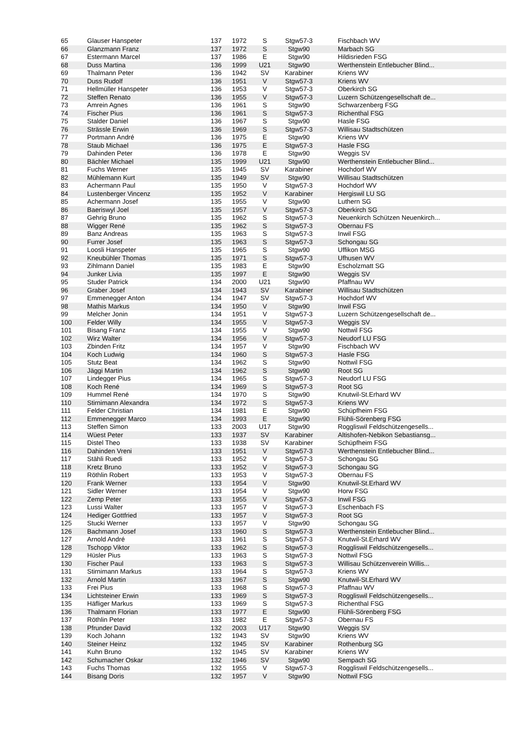| 65 | Glauser Hanspeter | 137 | 1972 | S | Stgw57-3 | Fischbach WV |
| 66 | Glanzmann Franz | 137 | 1972 | S | Stgw90 | Marbach SG |
| 67 | Estermann Marcel | 137 | 1986 | E | Stgw90 | Hildisrieden FSG |
| 68 | Duss Martina | 136 | 1999 | U21 | Stgw90 | Werthenstein Entlebucher Blind... |
| 69 | Thalmann Peter | 136 | 1942 | SV | Karabiner | Kriens WV |
| 70 | Duss Rudolf | 136 | 1951 | V | Stgw57-3 | Kriens WV |
| 71 | Hellmüller Hanspeter | 136 | 1953 | V | Stgw57-3 | Oberkirch SG |
| 72 | Steffen Renato | 136 | 1955 | V | Stgw57-3 | Luzern Schützengesellschaft de... |
| 73 | Amrein Agnes | 136 | 1961 | S | Stgw90 | Schwarzenberg FSG |
| 74 | Fischer Pius | 136 | 1961 | S | Stgw57-3 | Richenthal FSG |
| 75 | Stalder Daniel | 136 | 1967 | S | Stgw90 | Hasle FSG |
| 76 | Strässle Erwin | 136 | 1969 | S | Stgw57-3 | Willisau Stadtschützen |
| 77 | Portmann André | 136 | 1975 | E | Stgw90 | Kriens WV |
| 78 | Staub Michael | 136 | 1975 | E | Stgw57-3 | Hasle FSG |
| 79 | Dahinden Peter | 136 | 1978 | E | Stgw90 | Weggis SV |
| 80 | Bächler Michael | 135 | 1999 | U21 | Stgw90 | Werthenstein Entlebucher Blind... |
| 81 | Fuchs Werner | 135 | 1945 | SV | Karabiner | Hochdorf WV |
| 82 | Mühlemann Kurt | 135 | 1949 | SV | Stgw90 | Willisau Stadtschützen |
| 83 | Achermann Paul | 135 | 1950 | V | Stgw57-3 | Hochdorf WV |
| 84 | Lustenberger Vincenz | 135 | 1952 | V | Karabiner | Hergiswil LU SG |
| 85 | Achermann Josef | 135 | 1955 | V | Stgw90 | Luthern SG |
| 86 | Baeriswyl Joel | 135 | 1957 | V | Stgw57-3 | Oberkirch SG |
| 87 | Gehrig Bruno | 135 | 1962 | S | Stgw57-3 | Neuenkirch Schützen Neuenkirch... |
| 88 | Wigger René | 135 | 1962 | S | Stgw57-3 | Obernau FS |
| 89 | Banz Andreas | 135 | 1963 | S | Stgw57-3 | Inwil FSG |
| 90 | Furrer Josef | 135 | 1963 | S | Stgw57-3 | Schongau SG |
| 91 | Loosli Hanspeter | 135 | 1965 | S | Stgw90 | Uffikon MSG |
| 92 | Kneubühler Thomas | 135 | 1971 | S | Stgw57-3 | Ufhusen WV |
| 93 | Zihlmann Daniel | 135 | 1983 | E | Stgw90 | Escholzmatt SG |
| 94 | Junker Livia | 135 | 1997 | E | Stgw90 | Weggis SV |
| 95 | Studer Patrick | 134 | 2000 | U21 | Stgw90 | Pfaffnau WV |
| 96 | Graber Josef | 134 | 1943 | SV | Karabiner | Willisau Stadtschützen |
| 97 | Emmenegger Anton | 134 | 1947 | SV | Stgw57-3 | Hochdorf WV |
| 98 | Mathis Markus | 134 | 1950 | V | Stgw90 | Inwil FSG |
| 99 | Melcher Jonin | 134 | 1951 | V | Stgw57-3 | Luzern Schützengesellschaft de... |
| 100 | Felder Willy | 134 | 1955 | V | Stgw57-3 | Weggis SV |
| 101 | Bisang Franz | 134 | 1955 | V | Stgw90 | Nottwil FSG |
| 102 | Wirz Walter | 134 | 1956 | V | Stgw57-3 | Neudorf LU FSG |
| 103 | Zbinden Fritz | 134 | 1957 | V | Stgw90 | Fischbach WV |
| 104 | Koch Ludwig | 134 | 1960 | S | Stgw57-3 | Hasle FSG |
| 105 | Stutz Beat | 134 | 1962 | S | Stgw90 | Nottwil FSG |
| 106 | Jäggi Martin | 134 | 1962 | S | Stgw90 | Root SG |
| 107 | Lindegger Pius | 134 | 1965 | S | Stgw57-3 | Neudorf LU FSG |
| 108 | Koch René | 134 | 1969 | S | Stgw57-3 | Root SG |
| 109 | Hummel René | 134 | 1970 | S | Stgw90 | Knutwil-St.Erhard WV |
| 110 | Stirnimann Alexandra | 134 | 1972 | S | Stgw57-3 | Kriens WV |
| 111 | Felder Christian | 134 | 1981 | E | Stgw90 | Schüpfheim FSG |
| 112 | Emmenegger Marco | 134 | 1993 | E | Stgw90 | Flühli-Sörenberg FSG |
| 113 | Steffen Simon | 133 | 2003 | U17 | Stgw90 | Roggliswil Feldschützengesells... |
| 114 | Wüest Peter | 133 | 1937 | SV | Karabiner | Altishofen-Nebikon Sebastiansg... |
| 115 | Distel Theo | 133 | 1938 | SV | Karabiner | Schüpfheim FSG |
| 116 | Dahinden Vreni | 133 | 1951 | V | Stgw57-3 | Werthenstein Entlebucher Blind... |
| 117 | Stähli Ruedi | 133 | 1952 | V | Stgw57-3 | Schongau SG |
| 118 | Kretz Bruno | 133 | 1952 | V | Stgw57-3 | Schongau SG |
| 119 | Röthlin Robert | 133 | 1953 | V | Stgw57-3 | Obernau FS |
| 120 | Frank Werner | 133 | 1954 | V | Stgw90 | Knutwil-St.Erhard WV |
| 121 | Sidler Werner | 133 | 1954 | V | Stgw90 | Horw FSG |
| 122 | Zemp Peter | 133 | 1955 | V | Stgw57-3 | Inwil FSG |
| 123 | Lussi Walter | 133 | 1957 | V | Stgw57-3 | Eschenbach FS |
| 124 | Hediger Gottfried | 133 | 1957 | V | Stgw57-3 | Root SG |
| 125 | Stucki Werner | 133 | 1957 | V | Stgw90 | Schongau SG |
| 126 | Bachmann Josef | 133 | 1960 | S | Stgw57-3 | Werthenstein Entlebucher Blind... |
| 127 | Arnold André | 133 | 1961 | S | Stgw57-3 | Knutwil-St.Erhard WV |
| 128 | Tschopp Viktor | 133 | 1962 | S | Stgw57-3 | Roggliswil Feldschützengesells... |
| 129 | Hüsler Pius | 133 | 1963 | S | Stgw57-3 | Nottwil FSG |
| 130 | Fischer Paul | 133 | 1963 | S | Stgw57-3 | Willisau Schützenverein Willis... |
| 131 | Stirnimann Markus | 133 | 1964 | S | Stgw57-3 | Kriens WV |
| 132 | Arnold Martin | 133 | 1967 | S | Stgw90 | Knutwil-St.Erhard WV |
| 133 | Frei Pius | 133 | 1968 | S | Stgw57-3 | Pfaffnau WV |
| 134 | Lichtsteiner Erwin | 133 | 1969 | S | Stgw57-3 | Roggliswil Feldschützengesells... |
| 135 | Häfliger Markus | 133 | 1969 | S | Stgw57-3 | Richenthal FSG |
| 136 | Thalmann Florian | 133 | 1977 | E | Stgw90 | Flühli-Sörenberg FSG |
| 137 | Röthlin Peter | 133 | 1982 | E | Stgw57-3 | Obernau FS |
| 138 | Pfrunder David | 132 | 2003 | U17 | Stgw90 | Weggis SV |
| 139 | Koch Johann | 132 | 1943 | SV | Stgw90 | Kriens WV |
| 140 | Steiner Heinz | 132 | 1945 | SV | Karabiner | Rothenburg SG |
| 141 | Kuhn Bruno | 132 | 1945 | SV | Karabiner | Kriens WV |
| 142 | Schumacher Oskar | 132 | 1946 | SV | Stgw90 | Sempach SG |
| 143 | Fuchs Thomas | 132 | 1955 | V | Stgw57-3 | Roggliswil Feldschützengesells... |
| 144 | Bisang Doris | 132 | 1957 | V | Stgw90 | Nottwil FSG |